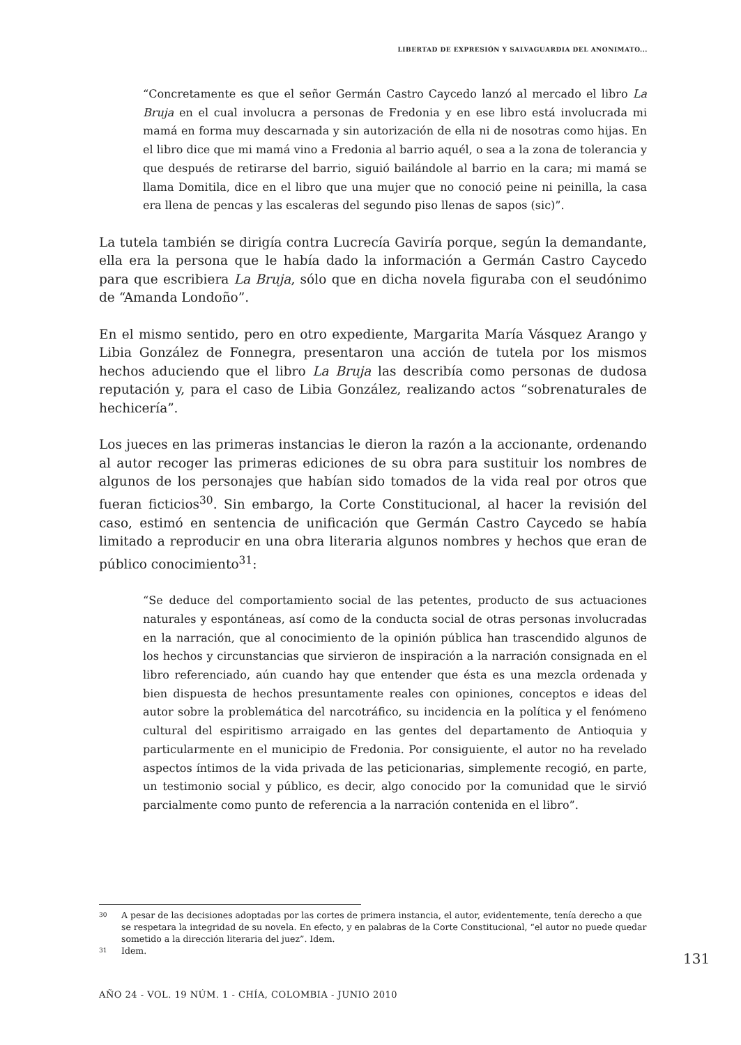LIBERTAD DE EXPRESIÓN Y SALVAGUARDIA DEL ANONIMATO...
“Concretamente es que el señor Germán Castro Caycedo lanzó al mercado el libro La Bruja en el cual involucra a personas de Fredonia y en ese libro está involucrada mi mamá en forma muy descarnada y sin autorización de ella ni de nosotras como hijas. En el libro dice que mi mamá vino a Fredonia al barrio aquél, o sea a la zona de tolerancia y que después de retirarse del barrio, siguió bailándole al barrio en la cara; mi mamá se llama Domitila, dice en el libro que una mujer que no conoció peine ni peinilla, la casa era llena de pencas y las escaleras del segundo piso llenas de sapos (sic)”.
La tutela también se dirigía contra Lucrecía Gaviría porque, según la demandante, ella era la persona que le había dado la información a Germán Castro Caycedo para que escribiera La Bruja, sólo que en dicha novela figuraba con el seudónimo de “Amanda Londoño”.
En el mismo sentido, pero en otro expediente, Margarita María Vásquez Arango y Libia González de Fonnegra, presentaron una acción de tutela por los mismos hechos aduciendo que el libro La Bruja las describía como personas de dudosa reputación y, para el caso de Libia González, realizando actos “sobrenaturales de hechicería”.
Los jueces en las primeras instancias le dieron la razón a la accionante, ordenando al autor recoger las primeras ediciones de su obra para sustituir los nombres de algunos de los personajes que habían sido tomados de la vida real por otros que fueran ficticios<sup>30</sup>. Sin embargo, la Corte Constitucional, al hacer la revisión del caso, estimó en sentencia de unificación que Germán Castro Caycedo se había limitado a reproducir en una obra literaria algunos nombres y hechos que eran de público conocimiento<sup>31</sup>:
“Se deduce del comportamiento social de las petentes, producto de sus actuaciones naturales y espontáneas, así como de la conducta social de otras personas involucradas en la narración, que al conocimiento de la opinión pública han trascendido algunos de los hechos y circunstancias que sirvieron de inspiración a la narración consignada en el libro referenciado, aún cuando hay que entender que ésta es una mezcla ordenada y bien dispuesta de hechos presuntamente reales con opiniones, conceptos e ideas del autor sobre la problemática del narcotráfico, su incidencia en la política y el fenómeno cultural del espiritismo arraigado en las gentes del departamento de Antioquia y particularmente en el municipio de Fredonia. Por consiguiente, el autor no ha revelado aspectos íntimos de la vida privada de las peticionarias, simplemente recogió, en parte, un testimonio social y público, es decir, algo conocido por la comunidad que le sirvió parcialmente como punto de referencia a la narración contenida en el libro”.
30 A pesar de las decisiones adoptadas por las cortes de primera instancia, el autor, evidentemente, tenía derecho a que se respetara la integridad de su novela. En efecto, y en palabras de la Corte Constitucional, “el autor no puede quedar sometido a la dirección literaria del juez”. Idem.
31 Idem.
131
AÑO 24 - VOL. 19 NÚM. 1 - CHÍA, COLOMBIA - JUNIO 2010